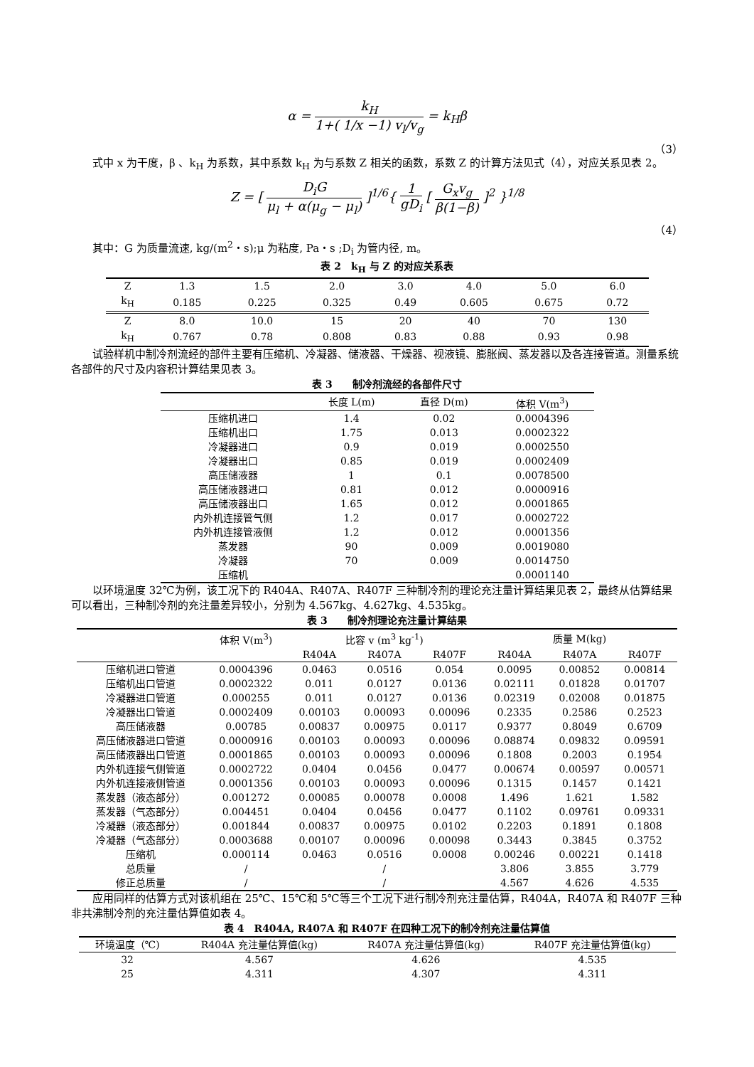α = k<sub>H</sub> 1+( 1/x −1) v<sub>l</sub>/v<sub>g</sub> = k<sub>H</sub>β
（3）
式中 x 为干度，β 、k<sub>H</sub> 为系数，其中系数 k<sub>H</sub> 为与系数 Z 相关的函数，系数 Z 的计算方法见式（4），对应关系见表 2。
Z = [ D<sub>i</sub>G μ<sub>l</sub> + α(μ<sub>g</sub> − μ<sub>l</sub>) ]<sup>1/6</sup>{ 1 gD<sub>i</sub> [ G<sub>x</sub>v<sub>g</sub> β(1−β) ]<sup>2</sup> }<sup>1/8</sup>
（4）
其中：G 为质量流速, kg/(m<sup>2</sup>・s);μ 为粘度, Pa・s ;D<sub>i</sub> 为管内径, m。
表 2　k<sub>H</sub> 与 Z 的对应关系表
| Z | 1.3 | 1.5 | 2.0 | 3.0 | 4.0 | 5.0 | 6.0 |
| k<sub>H</sub> | 0.185 | 0.225 | 0.325 | 0.49 | 0.605 | 0.675 | 0.72 |
| Z | 8.0 | 10.0 | 15 | 20 | 40 | 70 | 130 |
| k<sub>H</sub> | 0.767 | 0.78 | 0.808 | 0.83 | 0.88 | 0.93 | 0.98 |
试验样机中制冷剂流经的部件主要有压缩机、冷凝器、储液器、干燥器、视液镜、膨胀阀、蒸发器以及各连接管道。测量系统各部件的尺寸及内容积计算结果见表 3。
表 3　　制冷剂流经的各部件尺寸
| | 长度 L(m) | 直径 D(m) | 体积 V(m<sup>3</sup>) |
| --- | --- | --- | --- |
| 压缩机进口 | 1.4 | 0.02 | 0.0004396 |
| 压缩机出口 | 1.75 | 0.013 | 0.0002322 |
| 冷凝器进口 | 0.9 | 0.019 | 0.0002550 |
| 冷凝器出口 | 0.85 | 0.019 | 0.0002409 |
| 高压储液器 | 1 | 0.1 | 0.0078500 |
| 高压储液器进口 | 0.81 | 0.012 | 0.0000916 |
| 高压储液器出口 | 1.65 | 0.012 | 0.0001865 |
| 内外机连接管气侧 | 1.2 | 0.017 | 0.0002722 |
| 内外机连接管液侧 | 1.2 | 0.012 | 0.0001356 |
| 蒸发器 | 90 | 0.009 | 0.0019080 |
| 冷凝器 | 70 | 0.009 | 0.0014750 |
| 压缩机 | | | 0.0001140 |
以环境温度 32℃为例，该工况下的 R404A、R407A、R407F 三种制冷剂的理论充注量计算结果见表 2，最终从估算结果可以看出，三种制冷剂的充注量差异较小，分别为 4.567kg、4.627kg、4.535kg。
表 3　　制冷剂理论充注量计算结果
| | 体积 V(m<sup>3</sup>) | 比容 v (m<sup>3</sup> kg<sup>-1</sup>) | | | 质量 M(kg) | | |
| --- | --- | --- | --- | --- | --- | --- | --- |
| | | R404A | R407A | R407F | R404A | R407A | R407F |
| 压缩机进口管道 | 0.0004396 | 0.0463 | 0.0516 | 0.054 | 0.0095 | 0.00852 | 0.00814 |
| 压缩机出口管道 | 0.0002322 | 0.011 | 0.0127 | 0.0136 | 0.02111 | 0.01828 | 0.01707 |
| 冷凝器进口管道 | 0.000255 | 0.011 | 0.0127 | 0.0136 | 0.02319 | 0.02008 | 0.01875 |
| 冷凝器出口管道 | 0.0002409 | 0.00103 | 0.00093 | 0.00096 | 0.2335 | 0.2586 | 0.2523 |
| 高压储液器 | 0.00785 | 0.00837 | 0.00975 | 0.0117 | 0.9377 | 0.8049 | 0.6709 |
| 高压储液器进口管道 | 0.0000916 | 0.00103 | 0.00093 | 0.00096 | 0.08874 | 0.09832 | 0.09591 |
| 高压储液器出口管道 | 0.0001865 | 0.00103 | 0.00093 | 0.00096 | 0.1808 | 0.2003 | 0.1954 |
| 内外机连接气侧管道 | 0.0002722 | 0.0404 | 0.0456 | 0.0477 | 0.00674 | 0.00597 | 0.00571 |
| 内外机连接液侧管道 | 0.0001356 | 0.00103 | 0.00093 | 0.00096 | 0.1315 | 0.1457 | 0.1421 |
| 蒸发器（液态部分） | 0.001272 | 0.00085 | 0.00078 | 0.0008 | 1.496 | 1.621 | 1.582 |
| 蒸发器（气态部分） | 0.004451 | 0.0404 | 0.0456 | 0.0477 | 0.1102 | 0.09761 | 0.09331 |
| 冷凝器（液态部分） | 0.001844 | 0.00837 | 0.00975 | 0.0102 | 0.2203 | 0.1891 | 0.1808 |
| 冷凝器（气态部分） | 0.0003688 | 0.00107 | 0.00096 | 0.00098 | 0.3443 | 0.3845 | 0.3752 |
| 压缩机 | 0.000114 | 0.0463 | 0.0516 | 0.0008 | 0.00246 | 0.00221 | 0.1418 |
| 总质量 | / | | / | | 3.806 | 3.855 | 3.779 |
| 修正总质量 | / | | / | | 4.567 | 4.626 | 4.535 |
应用同样的估算方式对该机组在 25℃、15℃和 5℃等三个工况下进行制冷剂充注量估算，R404A，R407A 和 R407F 三种非共沸制冷剂的充注量估算值如表 4。
表 4　R404A, R407A 和 R407F 在四种工况下的制冷剂充注量估算值
| 环境温度（℃) | R404A 充注量估算值(kg) | R407A 充注量估算值(kg) | R407F 充注量估算值(kg) |
| --- | --- | --- | --- |
| 32 | 4.567 | 4.626 | 4.535 |
| 25 | 4.311 | 4.307 | 4.311 |